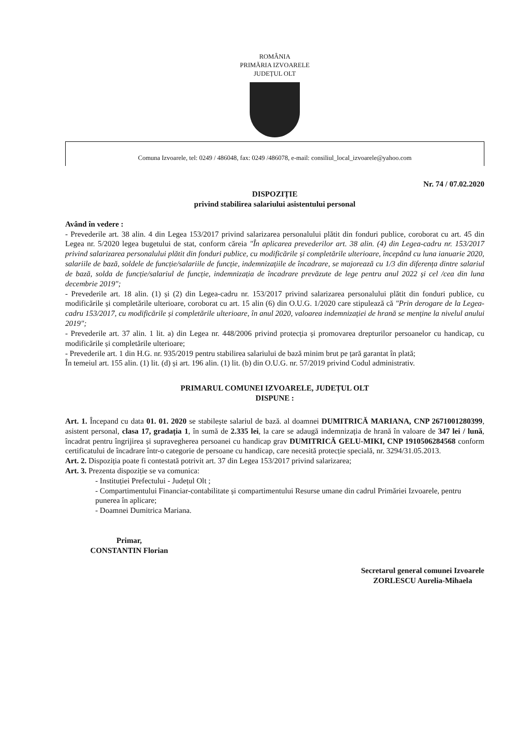ROMÂNIA
PRIMĂRIA IZVOARELE
JUDEȚUL OLT
Comuna Izvoarele, tel: 0249 / 486048, fax: 0249 /486078, e-mail: consiliul_local_izvoarele@yahoo.com
Nr. 74 / 07.02.2020
DISPOZIȚIE
privind stabilirea salariului asistentului personal
Având în vedere :
- Prevederile art. 38 alin. 4 din Legea 153/2017 privind salarizarea personalului plătit din fonduri publice, coroborat cu art. 45 din Legea nr. 5/2020 legea bugetului de stat, conform căreia "În aplicarea prevederilor art. 38 alin. (4) din Legea-cadru nr. 153/2017 privind salarizarea personalului plătit din fonduri publice, cu modificările și completările ulterioare, începând cu luna ianuarie 2020, salariile de bază, soldele de funcție/salariile de funcție, indemnizațiile de încadrare, se majorează cu 1/3 din diferența dintre salariul de bază, solda de funcție/salariul de funcție, indemnizația de încadrare prevăzute de lege pentru anul 2022 și cel /cea din luna decembrie 2019";
- Prevederile art. 18 alin. (1) și (2) din Legea-cadru nr. 153/2017 privind salarizarea personalului plătit din fonduri publice, cu modificările și completările ulterioare, coroborat cu art. 15 alin (6) din O.U.G. 1/2020 care stipulează că "Prin derogare de la Legea-cadru 153/2017, cu modificările și completările ulterioare, în anul 2020, valoarea indemnizației de hrană se menține la nivelul anului 2019";
- Prevederile art. 37 alin. 1 lit. a) din Legea nr. 448/2006 privind protecția și promovarea drepturilor persoanelor cu handicap, cu modificările și completările ulterioare;
- Prevederile art. 1 din H.G. nr. 935/2019 pentru stabilirea salariului de bază minim brut pe țară garantat în plată;
În temeiul art. 155 alin. (1) lit. (d) și art. 196 alin. (1) lit. (b) din O.U.G. nr. 57/2019 privind Codul administrativ.
PRIMARUL COMUNEI IZVOARELE, JUDEȚUL OLT
DISPUNE :
Art. 1. Începand cu data 01. 01. 2020 se stabilește salariul de bază. al doamnei DUMITRICĂ MARIANA, CNP 2671001280399, asistent personal, clasa 17, gradația 1, în sumă de 2.335 lei, la care se adaugă indemnizația de hrană în valoare de 347 lei / lună, încadrat pentru îngrijirea și supravegherea persoanei cu handicap grav DUMITRICĂ GELU-MIKI, CNP 1910506284568 conform certificatului de încadrare într-o categorie de persoane cu handicap, care necesită protecție specială, nr. 3294/31.05.2013.
Art. 2. Dispoziția poate fi contestată potrivit art. 37 din Legea 153/2017 privind salarizarea;
Art. 3. Prezenta dispoziție se va comunica:
- Instituției Prefectului - Județul Olt ;
- Compartimentului Financiar-contabilitate și compartimentului Resurse umane din cadrul Primăriei Izvoarele, pentru punerea în aplicare;
- Doamnei Dumitrica Mariana.
Primar,
CONSTANTIN Florian
Secretarul general comunei Izvoarele
ZORLESCU Aurelia-Mihaela